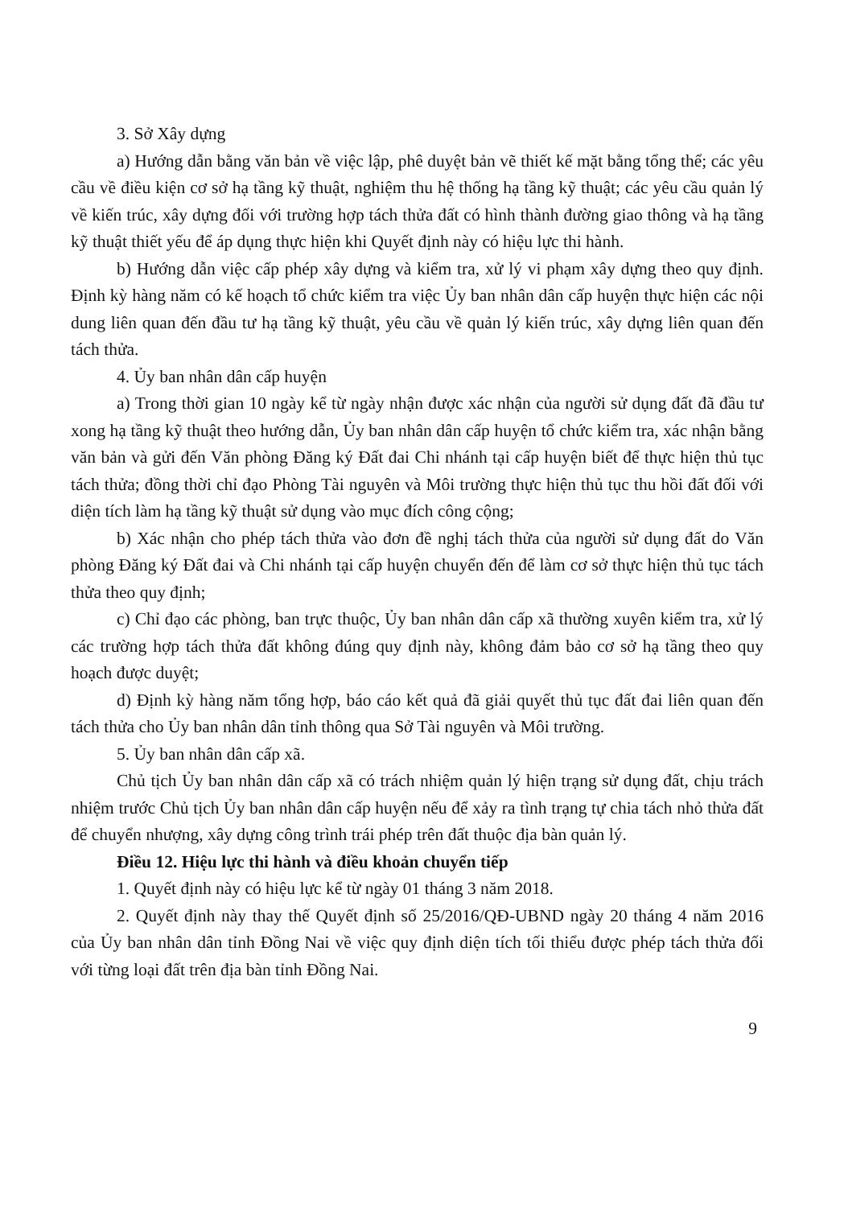3. Sở Xây dựng
a) Hướng dẫn bằng văn bản về việc lập, phê duyệt bản vẽ thiết kế mặt bằng tổng thể; các yêu cầu về điều kiện cơ sở hạ tầng kỹ thuật, nghiệm thu hệ thống hạ tầng kỹ thuật; các yêu cầu quản lý về kiến trúc, xây dựng đối với trường hợp tách thửa đất có hình thành đường giao thông và hạ tầng kỹ thuật thiết yếu để áp dụng thực hiện khi Quyết định này có hiệu lực thi hành.
b) Hướng dẫn việc cấp phép xây dựng và kiểm tra, xử lý vi phạm xây dựng theo quy định. Định kỳ hàng năm có kế hoạch tổ chức kiểm tra việc Ủy ban nhân dân cấp huyện thực hiện các nội dung liên quan đến đầu tư hạ tầng kỹ thuật, yêu cầu về quản lý kiến trúc, xây dựng liên quan đến tách thửa.
4. Ủy ban nhân dân cấp huyện
a) Trong thời gian 10 ngày kể từ ngày nhận được xác nhận của người sử dụng đất đã đầu tư xong hạ tầng kỹ thuật theo hướng dẫn, Ủy ban nhân dân cấp huyện tổ chức kiểm tra, xác nhận bằng văn bản và gửi đến Văn phòng Đăng ký Đất đai Chi nhánh tại cấp huyện biết để thực hiện thủ tục tách thửa; đồng thời chỉ đạo Phòng Tài nguyên và Môi trường thực hiện thủ tục thu hồi đất đối với diện tích làm hạ tầng kỹ thuật sử dụng vào mục đích công cộng;
b) Xác nhận cho phép tách thửa vào đơn đề nghị tách thửa của người sử dụng đất do Văn phòng Đăng ký Đất đai và Chi nhánh tại cấp huyện chuyển đến để làm cơ sở thực hiện thủ tục tách thửa theo quy định;
c) Chỉ đạo các phòng, ban trực thuộc, Ủy ban nhân dân cấp xã thường xuyên kiểm tra, xử lý các trường hợp tách thửa đất không đúng quy định này, không đảm bảo cơ sở hạ tầng theo quy hoạch được duyệt;
d) Định kỳ hàng năm tổng hợp, báo cáo kết quả đã giải quyết thủ tục đất đai liên quan đến tách thửa cho Ủy ban nhân dân tỉnh thông qua Sở Tài nguyên và Môi trường.
5. Ủy ban nhân dân cấp xã.
Chủ tịch Ủy ban nhân dân cấp xã có trách nhiệm quản lý hiện trạng sử dụng đất, chịu trách nhiệm trước Chủ tịch Ủy ban nhân dân cấp huyện nếu để xảy ra tình trạng tự chia tách nhỏ thửa đất để chuyển nhượng, xây dựng công trình trái phép trên đất thuộc địa bàn quản lý.
Điều 12. Hiệu lực thi hành và điều khoản chuyển tiếp
1. Quyết định này có hiệu lực kể từ ngày 01 tháng 3 năm 2018.
2. Quyết định này thay thế Quyết định số 25/2016/QĐ-UBND ngày 20 tháng 4 năm 2016 của Ủy ban nhân dân tỉnh Đồng Nai về việc quy định diện tích tối thiểu được phép tách thửa đối với từng loại đất trên địa bàn tỉnh Đồng Nai.
9